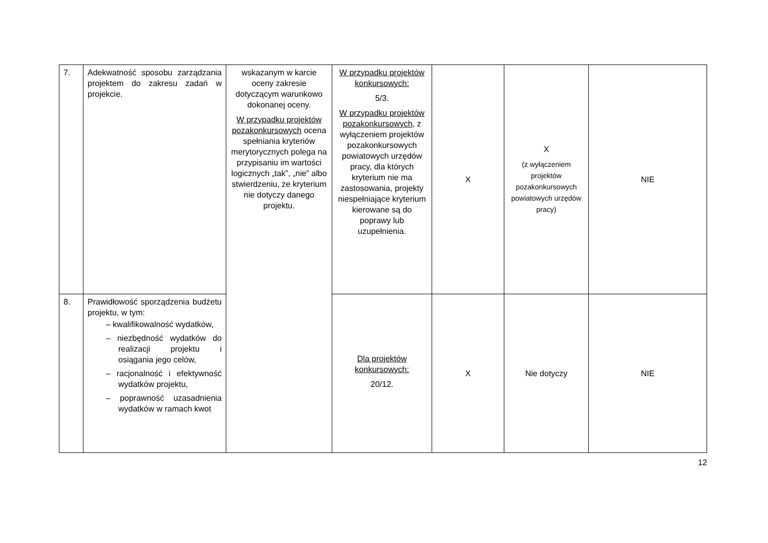| 7. | Adekwatność sposobu zarządzania projektem do zakresu zadań w projekcie. | wskazanym w karcie oceny zakresie dotyczącym warunkowo dokonanej oceny. W przypadku projektów pozakonkursowych ocena spełniania kryteriów merytorycznych polega na przypisaniu im wartości logicznych „tak”, „nie” albo stwierdzeniu, że kryterium nie dotyczy danego projektu. | W przypadku projektów konkursowych: 5/3. W przypadku projektów pozakonkursowych , z wyłączeniem projektów pozakonkursowych powiatowych urzędów pracy, dla których kryterium nie ma zastosowania, projekty niespełniające kryterium kierowane są do poprawy lub uzupełnienia. | X | X (z wyłączeniem projektów pozakonkursowych powiatowych urzędów pracy) | NIE |
| 8. | Prawidłowość sporządzenia budżetu projektu, w tym: – kwalifikowalność wydatków, – niezbędność wydatków do realizacji projektu i osiągania jego celów, – racjonalność i efektywność wydatków projektu, – poprawność uzasadnienia wydatków w ramach kwot | | Dla projektów konkursowych: 20/12. | X | Nie dotyczy | NIE |
12